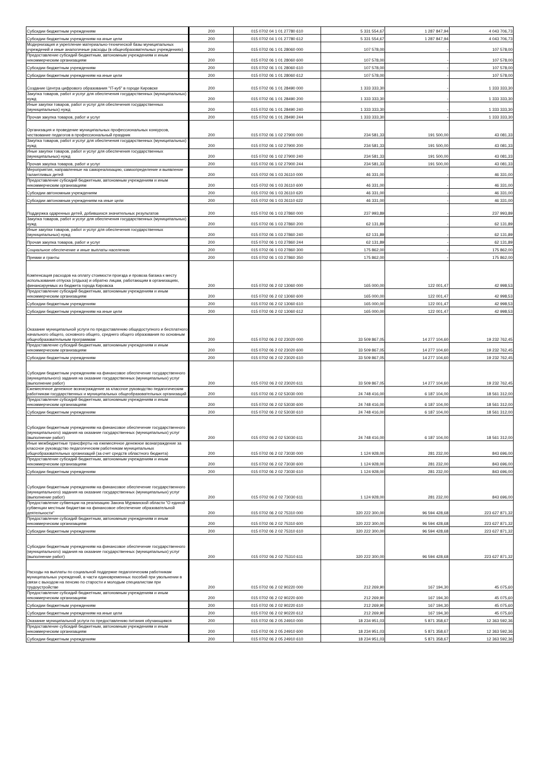| Субсидии бюджетным учреждениям | 200 | 015 0702 04 1 01 27780 610 | 5 331 554,67 | 1 287 847,94 | 4 043 706,73 |
| Субсидии бюджетным учреждениям на иные цели | 200 | 015 0702 04 1 01 27780 612 | 5 331 554,67 | 1 287 847,94 | 4 043 706,73 |
| Модернизация и укрепление материально-технической базы муниципальных учреждений и иные аналогичные расходы (в общеобразовательных учреждениях) | 200 | 015 0702 06 1 01 28060 000 | 107 578,00 | - | 107 578,00 |
| Предоставление субсидий бюджетным, автономным учреждениям и иным некоммерческим организациям | 200 | 015 0702 06 1 01 28060 600 | 107 578,00 | - | 107 578,00 |
| Субсидии бюджетным учреждениям | 200 | 015 0702 06 1 01 28060 610 | 107 578,00 | - | 107 578,00 |
| Субсидии бюджетным учреждениям на иные цели | 200 | 015 0702 06 1 01 28060 612 | 107 578,00 | - | 107 578,00 |
| Создание Центра цифрового образования "IT-куб" в городе Кировске | 200 | 015 0702 06 1 01 28490 000 | 1 333 333,30 | - | 1 333 333,30 |
| Закупка товаров, работ и услуг для обеспечения государственных (муниципальных) нужд | 200 | 015 0702 06 1 01 28490 200 | 1 333 333,30 | - | 1 333 333,30 |
| Иные закупки товаров, работ и услуг для обеспечения государственных (муниципальных) нужд | 200 | 015 0702 06 1 01 28490 240 | 1 333 333,30 | - | 1 333 333,30 |
| Прочая закупка товаров, работ и услуг | 200 | 015 0702 06 1 01 28490 244 | 1 333 333,30 | - | 1 333 333,30 |
| Организация и проведение муниципальных профессиональных конкурсов, чествование педагогов в профессиональный праздник | 200 | 015 0702 06 1 02 27900 000 | 234 581,33 | 191 500,00 | 43 081,33 |
| Закупка товаров, работ и услуг для обеспечения государственных (муниципальных) нужд | 200 | 015 0702 06 1 02 27900 200 | 234 581,33 | 191 500,00 | 43 081,33 |
| Иные закупки товаров, работ и услуг для обеспечения государственных (муниципальных) нужд | 200 | 015 0702 06 1 02 27900 240 | 234 581,33 | 191 500,00 | 43 081,33 |
| Прочая закупка товаров, работ и услуг | 200 | 015 0702 06 1 02 27900 244 | 234 581,33 | 191 500,00 | 43 081,33 |
| Мероприятия, направленные на самореализацию, самоопределение и выявление талантливых детей | 200 | 015 0702 06 1 03 26110 000 | 46 331,00 | - | 46 331,00 |
| Предоставление субсидий бюджетным, автономным учреждениям и иным некоммерческим организациям | 200 | 015 0702 06 1 03 26110 600 | 46 331,00 | - | 46 331,00 |
| Субсидии автономным учреждениям | 200 | 015 0702 06 1 03 26110 620 | 46 331,00 | - | 46 331,00 |
| Субсидии автономным учреждениям на иные цели | 200 | 015 0702 06 1 03 26110 622 | 46 331,00 | - | 46 331,00 |
| Поддержка одаренных детей, добившихся значительных результатов | 200 | 015 0702 06 1 03 27860 000 | 237 993,89 | - | 237 993,89 |
| Закупка товаров, работ и услуг для обеспечения государственных (муниципальных) нужд | 200 | 015 0702 06 1 03 27860 200 | 62 131,89 | - | 62 131,89 |
| Иные закупки товаров, работ и услуг для обеспечения государственных (муниципальных) нужд | 200 | 015 0702 06 1 03 27860 240 | 62 131,89 | - | 62 131,89 |
| Прочая закупка товаров, работ и услуг | 200 | 015 0702 06 1 03 27860 244 | 62 131,89 | - | 62 131,89 |
| Социальное обеспечение и иные выплаты населению | 200 | 015 0702 06 1 03 27860 300 | 175 862,00 | - | 175 862,00 |
| Премии и гранты | 200 | 015 0702 06 1 03 27860 350 | 175 862,00 | - | 175 862,00 |
| Компенсация расходов на оплату стоимости проезда и провоза багажа к месту использования отпуска (отдыха) и обратно лицам, работающим в организациях, финансируемых из бюджета города Кировска | 200 | 015 0702 06 2 02 13060 000 | 165 000,00 | 122 001,47 | 42 998,53 |
| Предоставление субсидий бюджетным, автономным учреждениям и иным некоммерческим организациям | 200 | 015 0702 06 2 02 13060 600 | 165 000,00 | 122 001,47 | 42 998,53 |
| Субсидии бюджетным учреждениям | 200 | 015 0702 06 2 02 13060 610 | 165 000,00 | 122 001,47 | 42 998,53 |
| Субсидии бюджетным учреждениям на иные цели | 200 | 015 0702 06 2 02 13060 612 | 165 000,00 | 122 001,47 | 42 998,53 |
| Оказание муниципальной услуги по предоставлению общедоступного и бесплатного начального общего, основного общего, среднего общего образования по основным общеобразовательным программам | 200 | 015 0702 06 2 02 23020 000 | 33 509 867,05 | 14 277 104,60 | 19 232 762,45 |
| Предоставление субсидий бюджетным, автономным учреждениям и иным некоммерческим организациям | 200 | 015 0702 06 2 02 23020 600 | 33 509 867,05 | 14 277 104,60 | 19 232 762,45 |
| Субсидии бюджетным учреждениям | 200 | 015 0702 06 2 02 23020 610 | 33 509 867,05 | 14 277 104,60 | 19 232 762,45 |
| Субсидии бюджетным учреждениям на финансовое обеспечение государственного (муниципального) задания на оказание государственных (муниципальных) услуг (выполнение работ) | 200 | 015 0702 06 2 02 23020 611 | 33 509 867,05 | 14 277 104,60 | 19 232 762,45 |
| Ежемесячное денежное вознаграждение за классное руководство педагогическим работникам государственных и муниципальных общеобразовательных организаций | 200 | 015 0702 06 2 02 53030 000 | 24 748 416,00 | 6 187 104,00 | 18 561 312,00 |
| Предоставление субсидий бюджетным, автономным учреждениям и иным некоммерческим организациям | 200 | 015 0702 06 2 02 53030 600 | 24 748 416,00 | 6 187 104,00 | 18 561 312,00 |
| Субсидии бюджетным учреждениям | 200 | 015 0702 06 2 02 53030 610 | 24 748 416,00 | 6 187 104,00 | 18 561 312,00 |
| Субсидии бюджетным учреждениям на финансовое обеспечение государственного (муниципального) задания на оказание государственных (муниципальных) услуг (выполнение работ) | 200 | 015 0702 06 2 02 53030 611 | 24 748 416,00 | 6 187 104,00 | 18 561 312,00 |
| Иные межбюджетные трансферты на ежемесячное денежное вознаграждение за классное руководство педагогическим работникам муниципальных общеобразовательных организаций (за счет средств областного бюджета) | 200 | 015 0702 06 2 02 73030 000 | 1 124 928,00 | 281 232,00 | 843 696,00 |
| Предоставление субсидий бюджетным, автономным учреждениям и иным некоммерческим организациям | 200 | 015 0702 06 2 02 73030 600 | 1 124 928,00 | 281 232,00 | 843 696,00 |
| Субсидии бюджетным учреждениям | 200 | 015 0702 06 2 02 73030 610 | 1 124 928,00 | 281 232,00 | 843 696,00 |
| Субсидии бюджетным учреждениям на финансовое обеспечение государственного (муниципального) задания на оказание государственных (муниципальных) услуг (выполнение работ) | 200 | 015 0702 06 2 02 73030 611 | 1 124 928,00 | 281 232,00 | 843 696,00 |
| Предоставление субвенции на реализацию Закона Мурманской области "О единой субвенции местным бюджетам на финансовое обеспечение образовательной деятельности" | 200 | 015 0702 06 2 02 75310 000 | 320 222 300,00 | 96 594 428,68 | 223 627 871,32 |
| Предоставление субсидий бюджетным, автономным учреждениям и иным некоммерческим организациям | 200 | 015 0702 06 2 02 75310 600 | 320 222 300,00 | 96 594 428,68 | 223 627 871,32 |
| Субсидии бюджетным учреждениям | 200 | 015 0702 06 2 02 75310 610 | 320 222 300,00 | 96 594 428,68 | 223 627 871,32 |
| Субсидии бюджетным учреждениям на финансовое обеспечение государственного (муниципального) задания на оказание государственных (муниципальных) услуг (выполнение работ) | 200 | 015 0702 06 2 02 75310 611 | 320 222 300,00 | 96 594 428,68 | 223 627 871,32 |
| Расходы на выплаты по социальной поддержке педагогическим работникам муниципальных учреждений, в части единовременных пособий при увольнении в связи с выходом на пенсию по старости и молодым специалистам при трудоустройстве | 200 | 015 0702 06 2 02 90220 000 | 212 269,90 | 167 194,30 | 45 075,60 |
| Предоставление субсидий бюджетным, автономным учреждениям и иным некоммерческим организациям | 200 | 015 0702 06 2 02 90220 600 | 212 269,90 | 167 194,30 | 45 075,60 |
| Субсидии бюджетным учреждениям | 200 | 015 0702 06 2 02 90220 610 | 212 269,90 | 167 194,30 | 45 075,60 |
| Субсидии бюджетным учреждениям на иные цели | 200 | 015 0702 06 2 02 90220 612 | 212 269,90 | 167 194,30 | 45 075,60 |
| Оказание муниципальной услуги по предоставлению питания обучающимся | 200 | 015 0702 06 2 05 24910 000 | 18 234 951,03 | 5 871 358,67 | 12 363 592,36 |
| Предоставление субсидий бюджетным, автономным учреждениям и иным некоммерческим организациям | 200 | 015 0702 06 2 05 24910 600 | 18 234 951,03 | 5 871 358,67 | 12 363 592,36 |
| Субсидии бюджетным учреждениям | 200 | 015 0702 06 2 05 24910 610 | 18 234 951,03 | 5 871 358,67 | 12 363 592,36 |